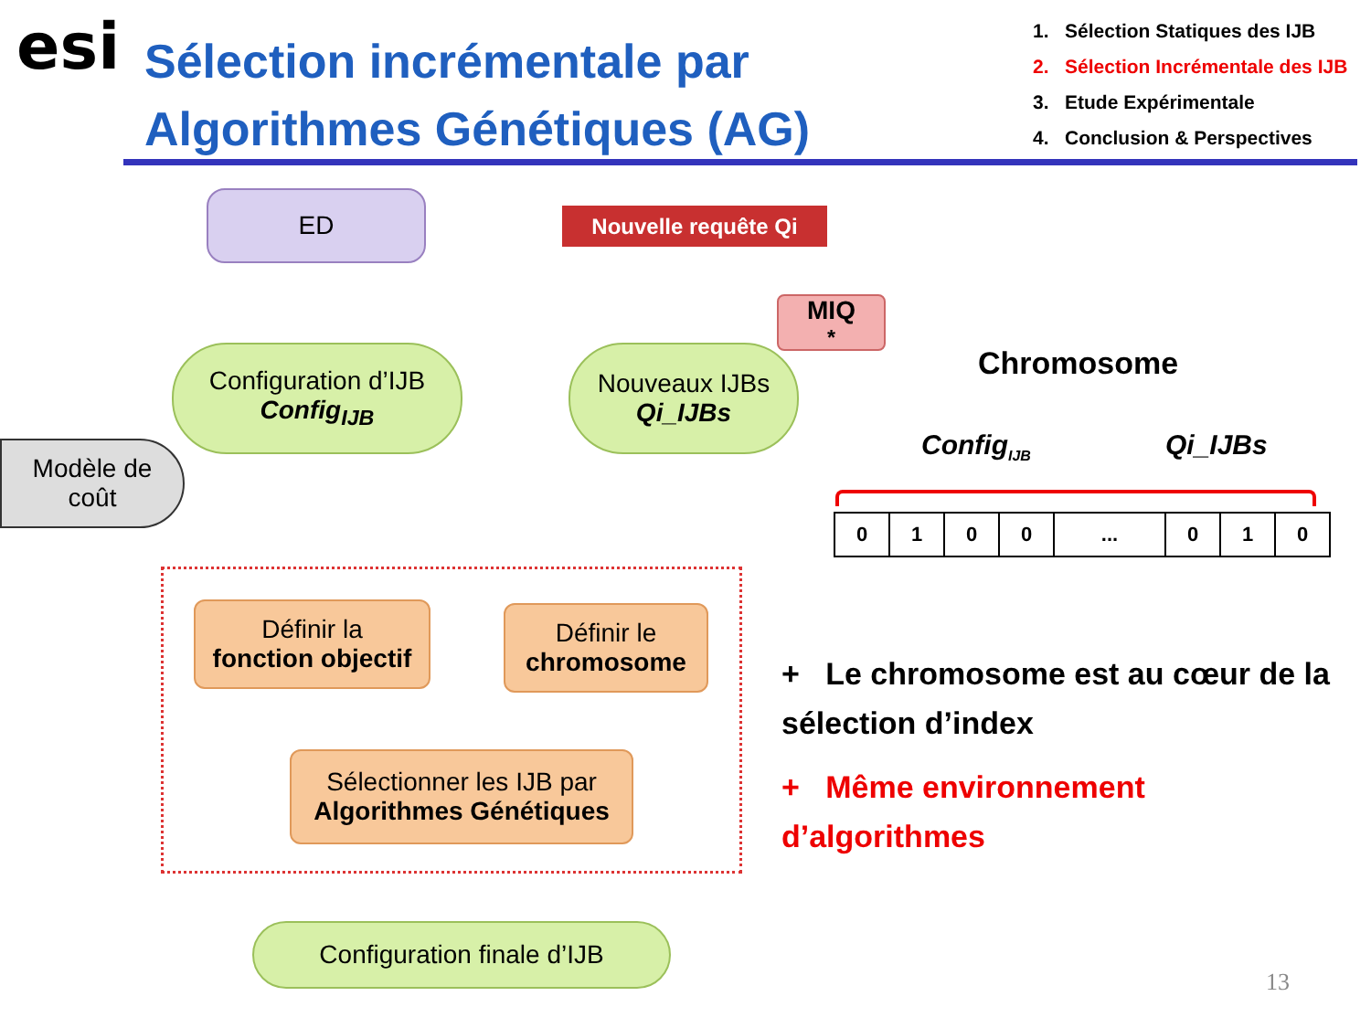esi
Sélection incrémentale par
Algorithmes Génétiques (AG)
1. Sélection Statiques des IJB
2. Sélection Incrémentale des IJB
3. Etude Expérimentale
4. Conclusion & Perspectives
ED Nouvelle requête Qi
MIQ<sup>*</sup>
Configuration d’IJB
Config<sub>IJB</sub>
Nouveaux IJBs
Qi_IJBs
Modèle de
coût
Définir la
fonction objectif
Définir le
chromosome
Sélectionner les IJB par
Algorithmes Génétiques
Configuration finale d’IJB
Chromosome
Config<sub>IJB</sub> Qi_IJBs
| 0 | 1 | 0 | 0 | ... | 0 | 1 | 0 |
+ Le chromosome est au cœur de la sélection d’index
+ Même environnement d’algorithmes
13